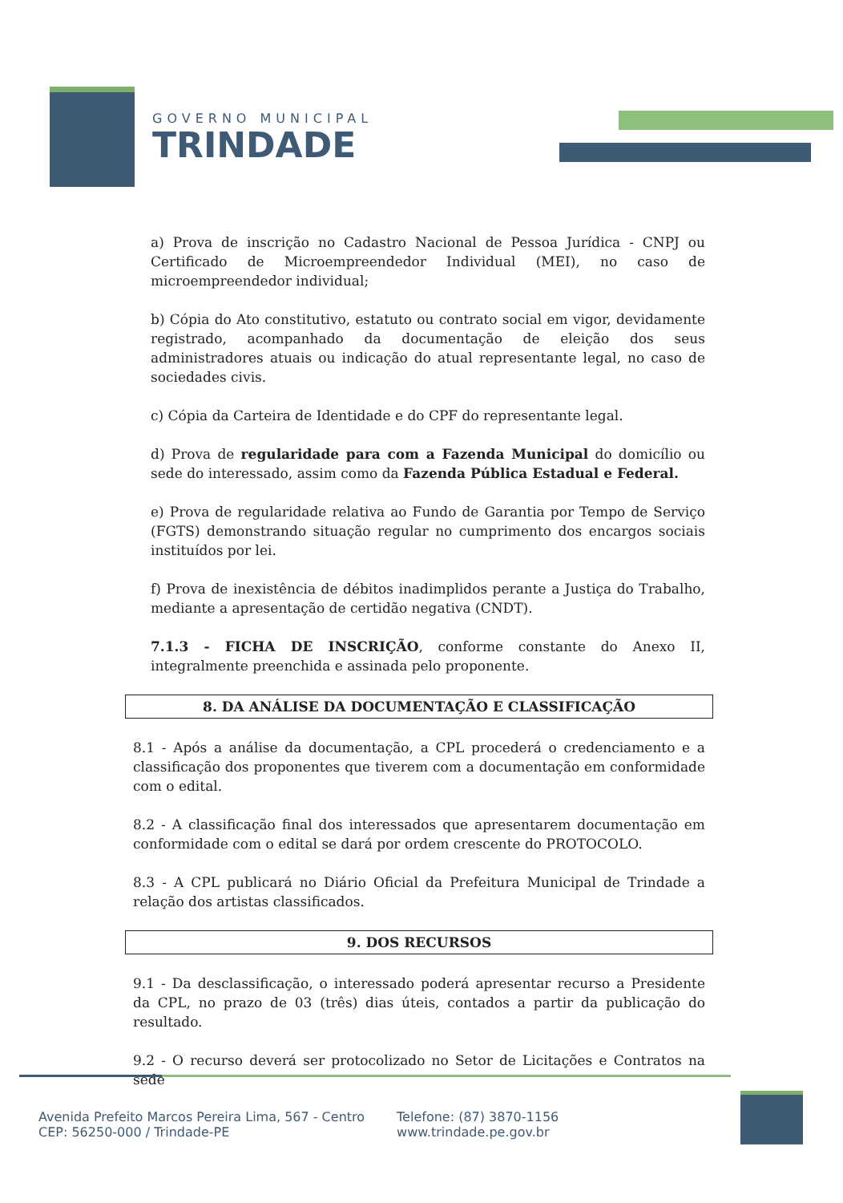GOVERNO MUNICIPAL
TRINDADE
a) Prova de inscrição no Cadastro Nacional de Pessoa Jurídica - CNPJ ou Certificado de Microempreendedor Individual (MEI), no caso de microempreendedor individual;
b) Cópia do Ato constitutivo, estatuto ou contrato social em vigor, devidamente registrado, acompanhado da documentação de eleição dos seus administradores atuais ou indicação do atual representante legal, no caso de sociedades civis.
c) Cópia da Carteira de Identidade e do CPF do representante legal.
d) Prova de regularidade para com a Fazenda Municipal do domicílio ou sede do interessado, assim como da Fazenda Pública Estadual e Federal.
e) Prova de regularidade relativa ao Fundo de Garantia por Tempo de Serviço (FGTS) demonstrando situação regular no cumprimento dos encargos sociais instituídos por lei.
f) Prova de inexistência de débitos inadimplidos perante a Justiça do Trabalho, mediante a apresentação de certidão negativa (CNDT).
7.1.3 - FICHA DE INSCRIÇÃO, conforme constante do Anexo II, integralmente preenchida e assinada pelo proponente.
8. DA ANÁLISE DA DOCUMENTAÇÃO E CLASSIFICAÇÃO
8.1 - Após a análise da documentação, a CPL procederá o credenciamento e a classificação dos proponentes que tiverem com a documentação em conformidade com o edital.
8.2 - A classificação final dos interessados que apresentarem documentação em conformidade com o edital se dará por ordem crescente do PROTOCOLO.
8.3 - A CPL publicará no Diário Oficial da Prefeitura Municipal de Trindade a relação dos artistas classificados.
9. DOS RECURSOS
9.1 - Da desclassificação, o interessado poderá apresentar recurso a Presidente da CPL, no prazo de 03 (três) dias úteis, contados a partir da publicação do resultado.
9.2 - O recurso deverá ser protocolizado no Setor de Licitações e Contratos na sede
Avenida Prefeito Marcos Pereira Lima, 567 - Centro
CEP: 56250-000 / Trindade-PE
Telefone: (87) 3870-1156
www.trindade.pe.gov.br